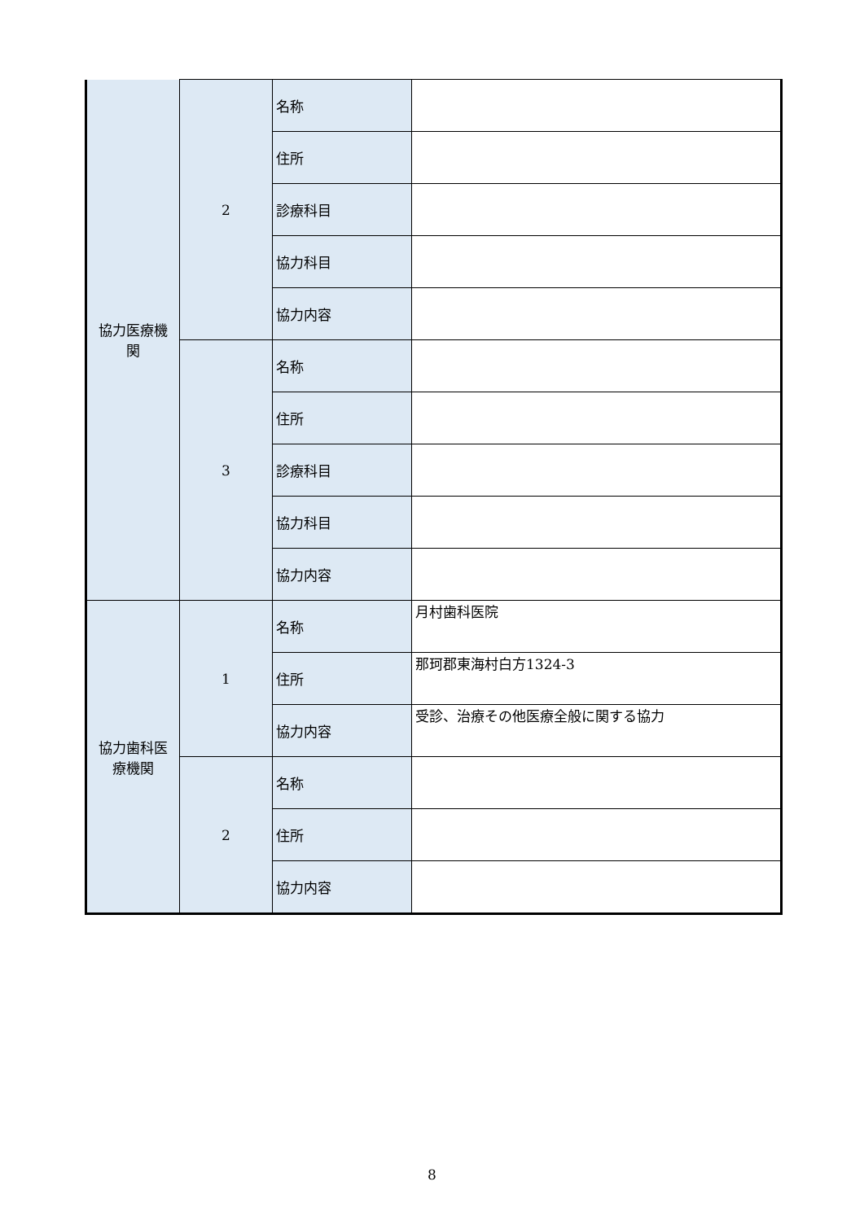| 協力医療機 関 | 2 | 名称 | |
| | | 住所 | |
| | | 診療科目 | |
| | | 協力科目 | |
| | | 協力内容 | |
| | 3 | 名称 | |
| | | 住所 | |
| | | 診療科目 | |
| | | 協力科目 | |
| | | 協力内容 | |
| 協力歯科医 療機関 | 1 | 名称 | 月村歯科医院 |
| | | 住所 | 那珂郡東海村白方1324-3 |
| | | 協力内容 | 受診、治療その他医療全般に関する協力 |
| | 2 | 名称 | |
| | | 住所 | |
| | | 協力内容 | |
8